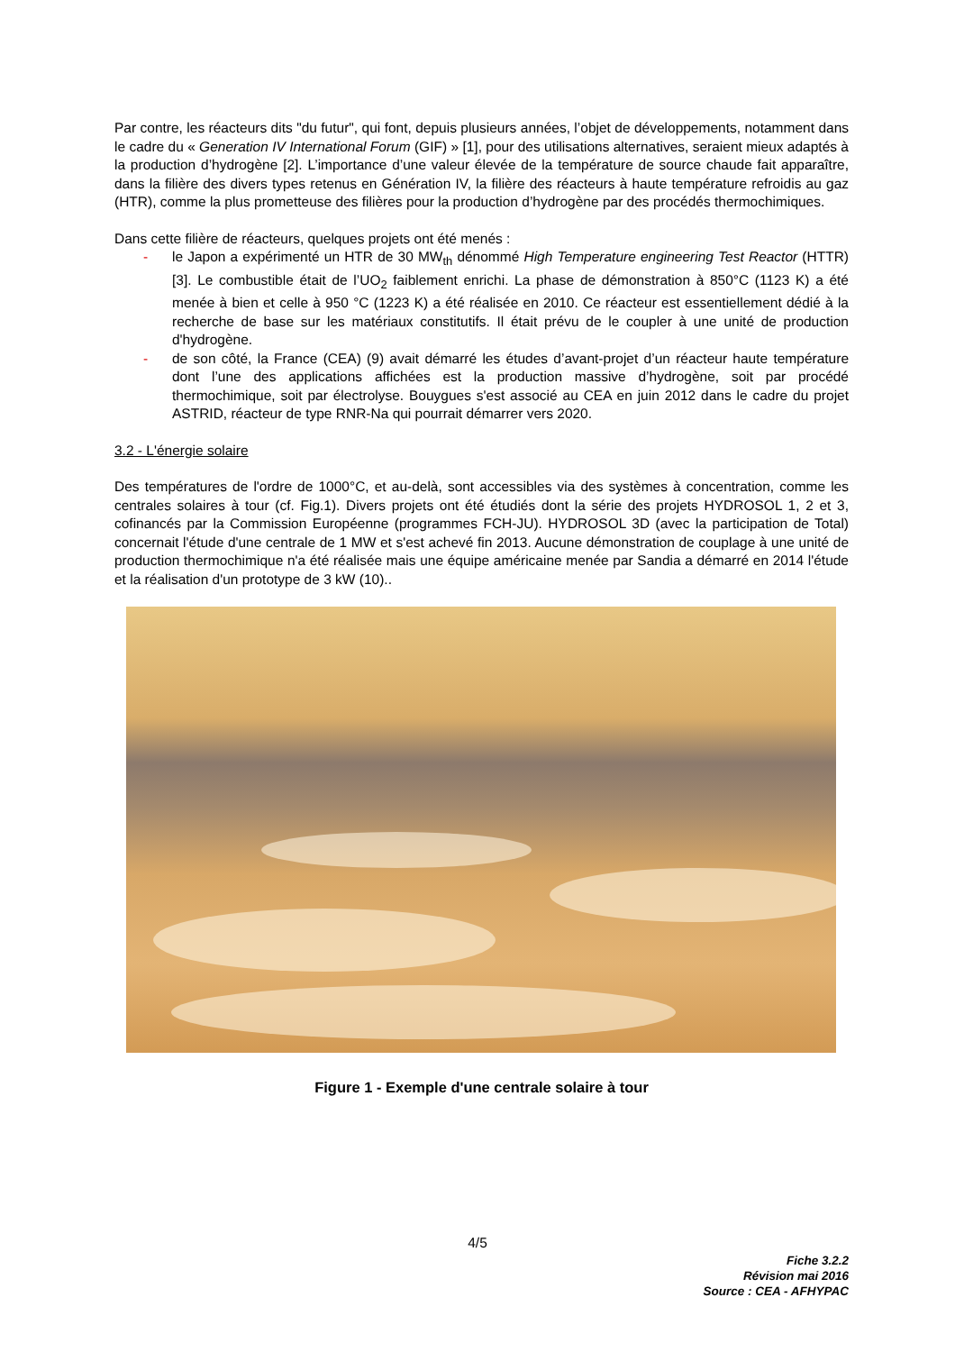Par contre, les réacteurs dits "du futur", qui font, depuis plusieurs années, l’objet de développements, notamment dans le cadre du « Generation IV International Forum (GIF) » [1], pour des utilisations alternatives, seraient mieux adaptés à la production d’hydrogène [2]. L’importance d’une valeur élevée de la température de source chaude fait apparaître, dans la filière des divers types retenus en Génération IV, la filière des réacteurs à haute température refroidis au gaz (HTR), comme la plus prometteuse des filières pour la production d’hydrogène par des procédés thermochimiques.
Dans cette filière de réacteurs, quelques projets ont été menés :
- le Japon a expérimenté un HTR de 30 MW<sub>th</sub> dénommé High Temperature engineering Test Reactor (HTTR) [3]. Le combustible était de l’UO<sub>2</sub> faiblement enrichi. La phase de démonstration à 850°C (1123 K) a été menée à bien et celle à 950 °C (1223 K) a été réalisée en 2010. Ce réacteur est essentiellement dédié à la recherche de base sur les matériaux constitutifs. Il était prévu de le coupler à une unité de production d'hydrogène.
- de son côté, la France (CEA) (9) avait démarré les études d’avant-projet d’un réacteur haute température dont l’une des applications affichées est la production massive d’hydrogène, soit par procédé thermochimique, soit par électrolyse. Bouygues s'est associé au CEA en juin 2012 dans le cadre du projet ASTRID, réacteur de type RNR-Na qui pourrait démarrer vers 2020.
3.2 - L'énergie solaire
Des températures de l'ordre de 1000°C, et au-delà, sont accessibles via des systèmes à concentration, comme les centrales solaires à tour (cf. Fig.1). Divers projets ont été étudiés dont la série des projets HYDROSOL 1, 2 et 3, cofinancés par la Commission Européenne (programmes FCH-JU). HYDROSOL 3D (avec la participation de Total) concernait l'étude d'une centrale de 1 MW et s'est achevé fin 2013. Aucune démonstration de couplage à une unité de production thermochimique n'a été réalisée mais une équipe américaine menée par Sandia a démarré en 2014 l'étude et la réalisation d'un prototype de 3 kW (10)..
Figure 1 - Exemple d'une centrale solaire à tour
4/5
Fiche 3.2.2
Révision mai 2016
Source : CEA - AFHYPAC